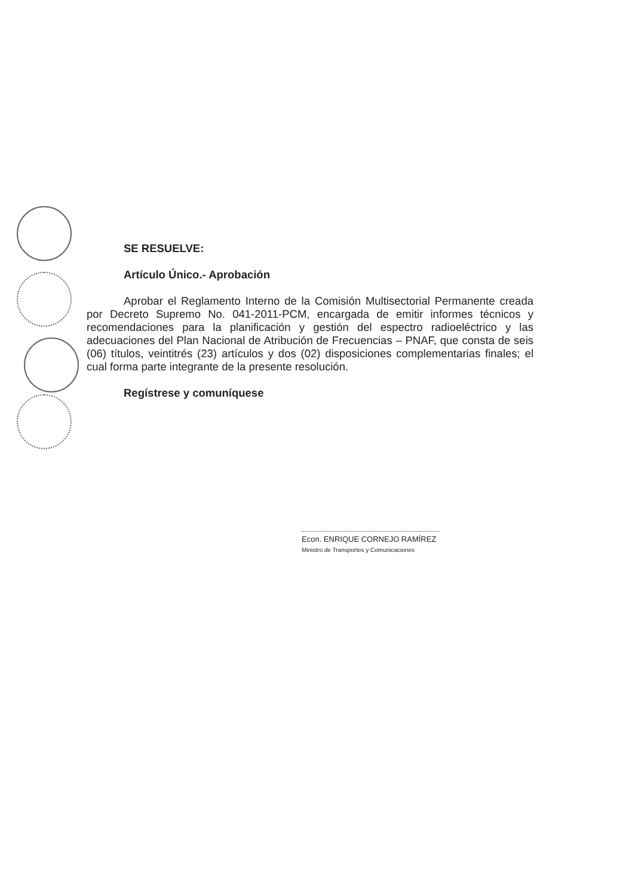SE RESUELVE:
Artículo Único.- Aprobación
Aprobar el Reglamento Interno de la Comisión Multisectorial Permanente creada por Decreto Supremo No. 041-2011-PCM, encargada de emitir informes técnicos y recomendaciones para la planificación y gestión del espectro radioeléctrico y las adecuaciones del Plan Nacional de Atribución de Frecuencias – PNAF, que consta de seis (06) títulos, veintitrés (23) artículos y dos (02) disposiciones complementarias finales; el cual forma parte integrante de la presente resolución.
Regístrese y comuníquese
Econ. ENRIQUE CORNEJO RAMÍREZ
Ministro de Transportes y Comunicaciones